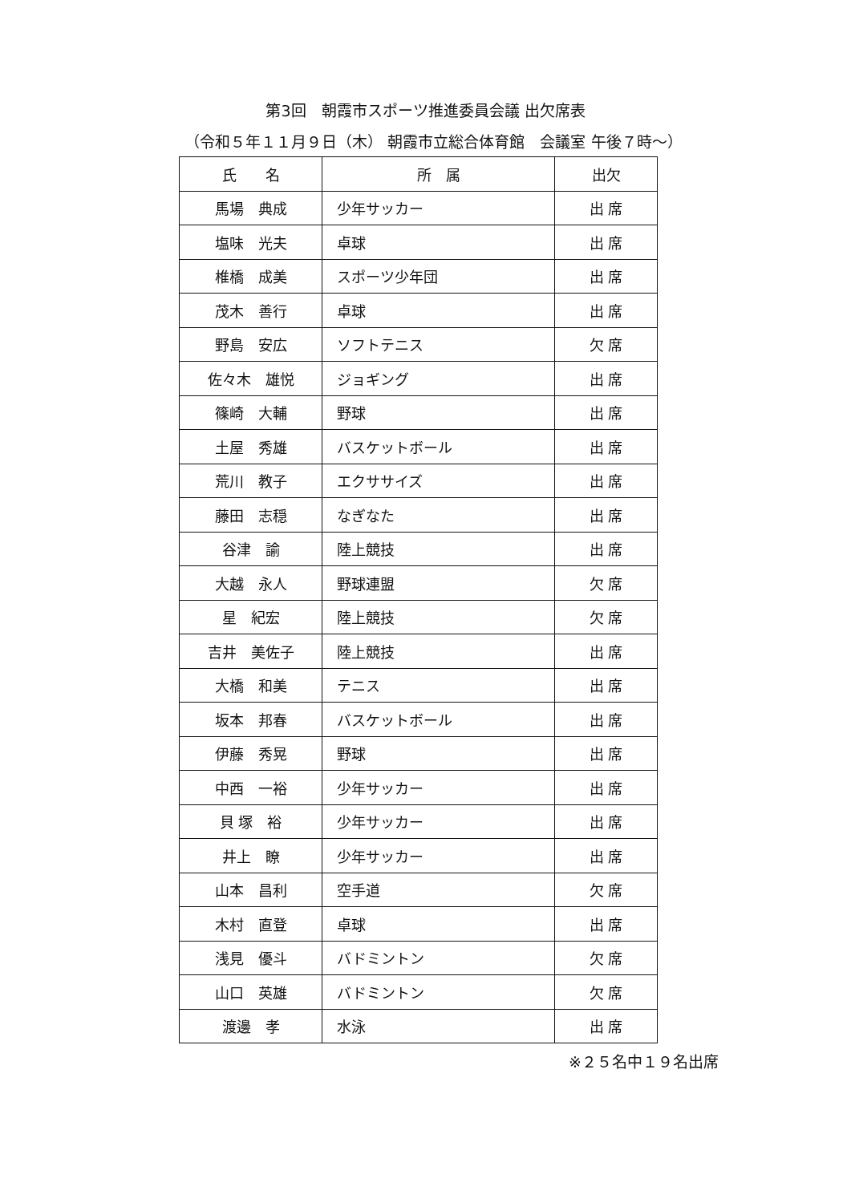第3回　朝霞市スポーツ推進委員会議 出欠席表
（令和５年１１月９日（木） 朝霞市立総合体育館　会議室 午後７時～）
| 氏 名 | 所 属 | 出欠 |
| --- | --- | --- |
| 馬場 典成 | 少年サッカー | 出 席 |
| 塩味 光夫 | 卓球 | 出 席 |
| 椎橋 成美 | スポーツ少年団 | 出 席 |
| 茂木 善行 | 卓球 | 出 席 |
| 野島 安広 | ソフトテニス | 欠 席 |
| 佐々木 雄悦 | ジョギング | 出 席 |
| 篠崎 大輔 | 野球 | 出 席 |
| 土屋 秀雄 | バスケットボール | 出 席 |
| 荒川 教子 | エクササイズ | 出 席 |
| 藤田 志穏 | なぎなた | 出 席 |
| 谷津 諭 | 陸上競技 | 出 席 |
| 大越 永人 | 野球連盟 | 欠 席 |
| 星 紀宏 | 陸上競技 | 欠 席 |
| 吉井 美佐子 | 陸上競技 | 出 席 |
| 大橋 和美 | テニス | 出 席 |
| 坂本 邦春 | バスケットボール | 出 席 |
| 伊藤 秀晃 | 野球 | 出 席 |
| 中西 一裕 | 少年サッカー | 出 席 |
| 貝 塚 裕 | 少年サッカー | 出 席 |
| 井上 瞭 | 少年サッカー | 出 席 |
| 山本 昌利 | 空手道 | 欠 席 |
| 木村 直登 | 卓球 | 出 席 |
| 浅見 優斗 | バドミントン | 欠 席 |
| 山口 英雄 | バドミントン | 欠 席 |
| 渡邊 孝 | 水泳 | 出 席 |
※２５名中１９名出席